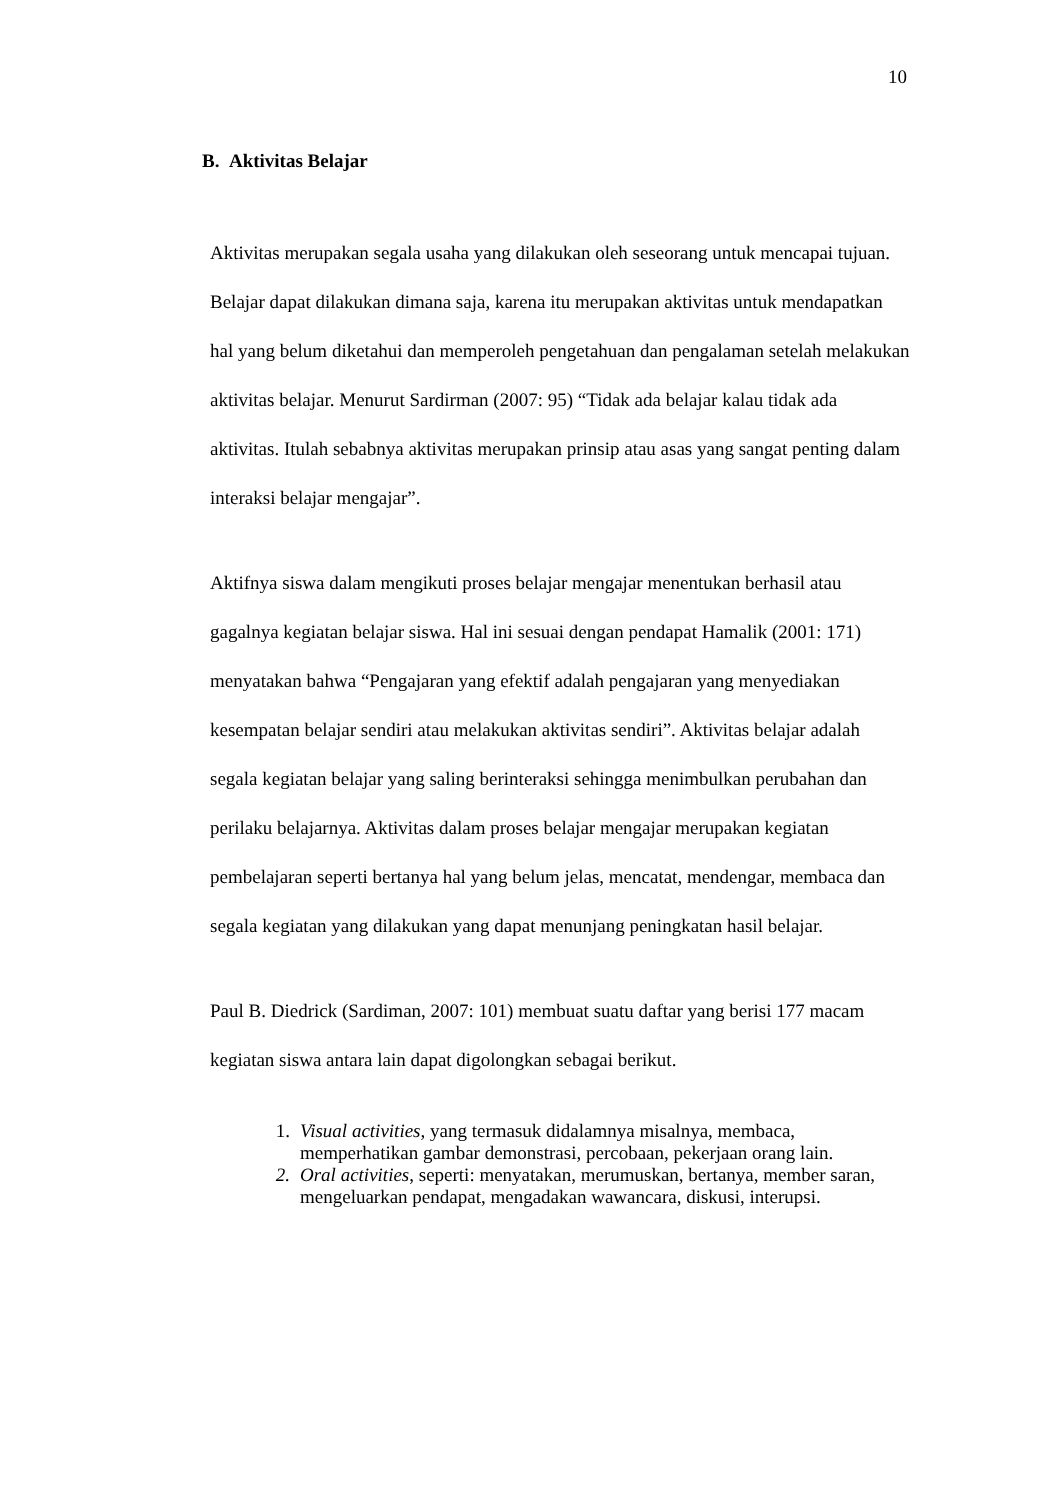10
B. Aktivitas Belajar
Aktivitas merupakan segala usaha yang dilakukan oleh seseorang untuk mencapai tujuan. Belajar dapat dilakukan dimana saja, karena itu merupakan aktivitas untuk mendapatkan hal yang belum diketahui dan memperoleh pengetahuan dan pengalaman setelah melakukan aktivitas belajar. Menurut Sardirman (2007: 95) “Tidak ada belajar kalau tidak ada aktivitas. Itulah sebabnya aktivitas merupakan prinsip atau asas yang sangat penting dalam interaksi belajar mengajar”.
Aktifnya siswa dalam mengikuti proses belajar mengajar menentukan berhasil atau gagalnya kegiatan belajar siswa. Hal ini sesuai dengan pendapat Hamalik (2001: 171) menyatakan bahwa “Pengajaran yang efektif adalah pengajaran yang menyediakan kesempatan belajar sendiri atau melakukan aktivitas sendiri”. Aktivitas belajar adalah segala kegiatan belajar yang saling berinteraksi sehingga menimbulkan perubahan dan perilaku belajarnya. Aktivitas dalam proses belajar mengajar merupakan kegiatan pembelajaran seperti bertanya hal yang belum jelas, mencatat, mendengar, membaca dan segala kegiatan yang dilakukan yang dapat menunjang peningkatan hasil belajar.
Paul B. Diedrick (Sardiman, 2007: 101) membuat suatu daftar yang berisi 177 macam kegiatan siswa antara lain dapat digolongkan sebagai berikut.
1. Visual activities, yang termasuk didalamnya misalnya, membaca, memperhatikan gambar demonstrasi, percobaan, pekerjaan orang lain.
2. Oral activities, seperti: menyatakan, merumuskan, bertanya, member saran, mengeluarkan pendapat, mengadakan wawancara, diskusi, interupsi.